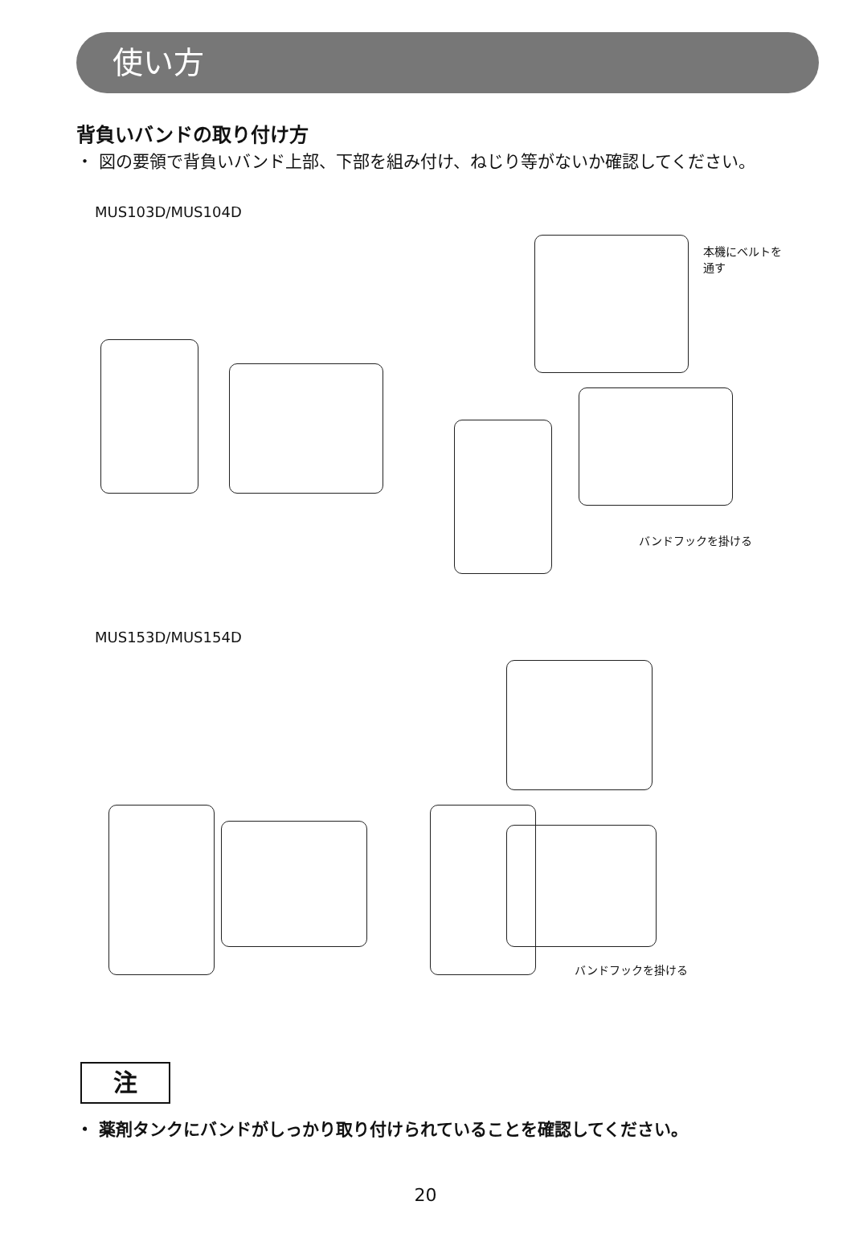使い方
背負いバンドの取り付け方
・ 図の要領で背負いバンド上部、下部を組み付け、ねじり等がないか確認してください。
MUS103D/MUS104D
本機にベルトを
通す
バンドフックを掛ける
MUS153D/MUS154D
バンドフックを掛ける
注
・ 薬剤タンクにバンドがしっかり取り付けられていることを確認してください。
20